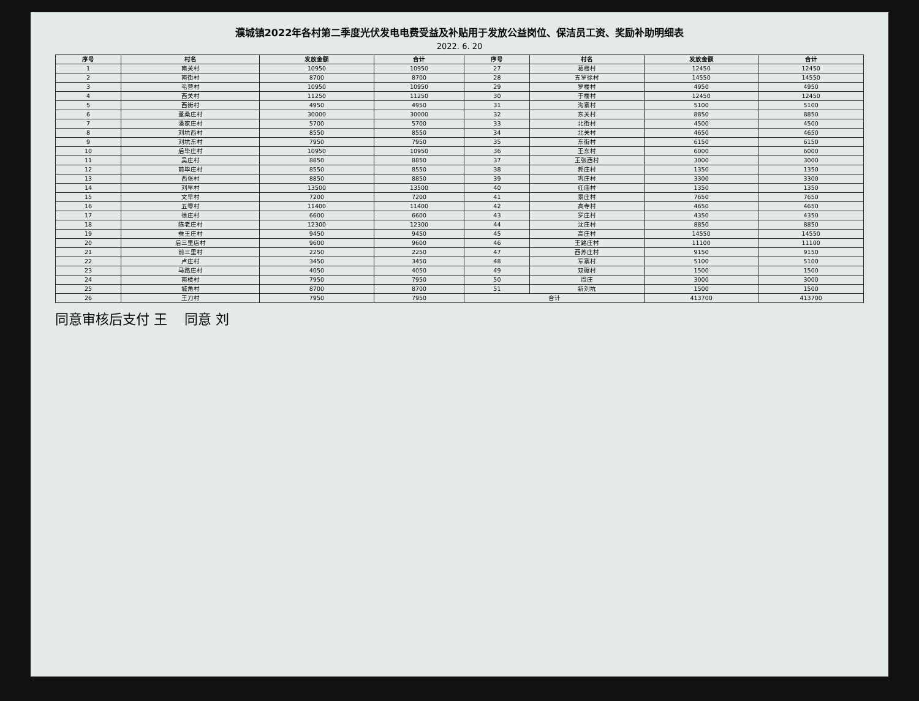濮城镇2022年各村第二季度光伏发电电费受益及补贴用于发放公益岗位、保洁员工资、奖励补助明细表
2022. 6. 20
| 序号 | 村名 | 发放金额 | 合计 | 序号 | 村名 | 发放金额 | 合计 |
| --- | --- | --- | --- | --- | --- | --- | --- |
| 1 | 南关村 | 10950 | 10950 | 27 | 葛楼村 | 12450 | 12450 |
| 2 | 南街村 | 8700 | 8700 | 28 | 五罗徐村 | 14550 | 14550 |
| 3 | 毛营村 | 10950 | 10950 | 29 | 罗楼村 | 4950 | 4950 |
| 4 | 西关村 | 11250 | 11250 | 30 | 于楼村 | 12450 | 12450 |
| 5 | 西街村 | 4950 | 4950 | 31 | 沟寨村 | 5100 | 5100 |
| 6 | 董桑庄村 | 30000 | 30000 | 32 | 东关村 | 8850 | 8850 |
| 7 | 潘家庄村 | 5700 | 5700 | 33 | 北街村 | 4500 | 4500 |
| 8 | 刘坑西村 | 8550 | 8550 | 34 | 北关村 | 4650 | 4650 |
| 9 | 刘坑东村 | 7950 | 7950 | 35 | 东街村 | 6150 | 6150 |
| 10 | 后毕庄村 | 10950 | 10950 | 36 | 王东村 | 6000 | 6000 |
| 11 | 吴庄村 | 8850 | 8850 | 37 | 王张西村 | 3000 | 3000 |
| 12 | 前毕庄村 | 8550 | 8550 | 38 | 郝庄村 | 1350 | 1350 |
| 13 | 西张村 | 8850 | 8850 | 39 | 巩庄村 | 3300 | 3300 |
| 14 | 刘早村 | 13500 | 13500 | 40 | 红庙村 | 1350 | 1350 |
| 15 | 文早村 | 7200 | 7200 | 41 | 景庄村 | 7650 | 7650 |
| 16 | 五零村 | 11400 | 11400 | 42 | 高寺村 | 4650 | 4650 |
| 17 | 徐庄村 | 6600 | 6600 | 43 | 罗庄村 | 4350 | 4350 |
| 18 | 陈老庄村 | 12300 | 12300 | 44 | 沈庄村 | 8850 | 8850 |
| 19 | 蚕王庄村 | 9450 | 9450 | 45 | 高庄村 | 14550 | 14550 |
| 20 | 后三里店村 | 9600 | 9600 | 46 | 王路庄村 | 11100 | 11100 |
| 21 | 前三里村 | 2250 | 2250 | 47 | 西苏庄村 | 9150 | 9150 |
| 22 | 卢庄村 | 3450 | 3450 | 48 | 军寨村 | 5100 | 5100 |
| 23 | 马路庄村 | 4050 | 4050 | 49 | 双碾村 | 1500 | 1500 |
| 24 | 南楼村 | 7950 | 7950 | 50 | 周庄 | 3000 | 3000 |
| 25 | 城角村 | 8700 | 8700 | 51 | 新刘坑 | 1500 | 1500 |
| 26 | 王刀村 | 7950 | 7950 | 合计 | | 413700 | 413700 |
同意审核后支付 王 同意 刘